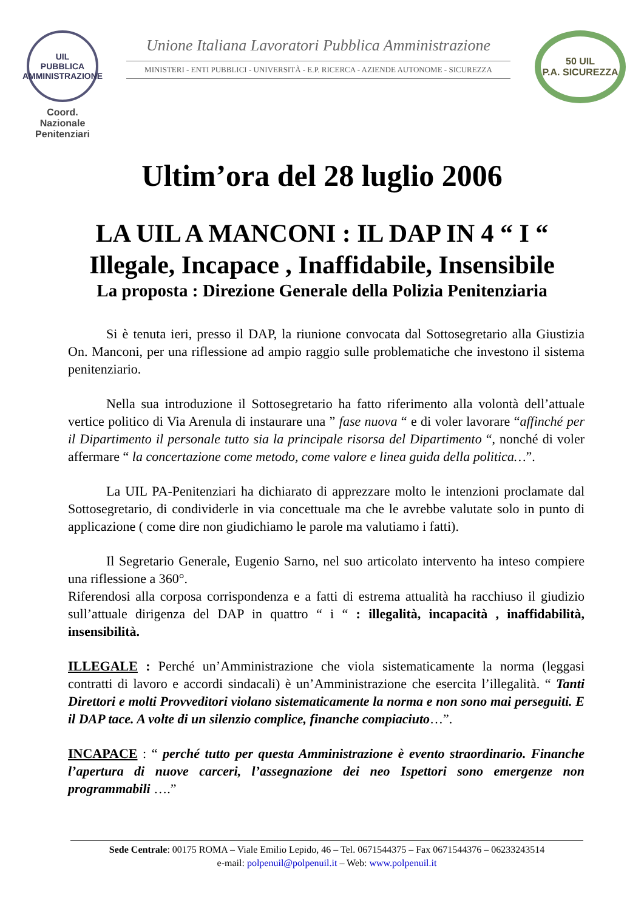UIL
PUBBLICA
AMMINISTRAZIONE
Coord. Nazionale
Penitenziari
Unione Italiana Lavoratori Pubblica Amministrazione
MINISTERI - ENTI PUBBLICI - UNIVERSITÀ - E.P. RICERCA - AZIENDE AUTONOME - SICUREZZA
50 UIL
P.A. SICUREZZA
Ultim’ora del 28 luglio 2006
LA UIL A MANCONI : IL DAP IN 4 “ I “
Illegale, Incapace , Inaffidabile, Insensibile
La proposta : Direzione Generale della Polizia Penitenziaria
Si è tenuta ieri, presso il DAP, la riunione convocata dal Sottosegretario alla Giustizia On. Manconi, per una riflessione ad ampio raggio sulle problematiche che investono il sistema penitenziario.
Nella sua introduzione il Sottosegretario ha fatto riferimento alla volontà dell’attuale vertice politico di Via Arenula di instaurare una ” fase nuova “ e di voler lavorare “affinché per il Dipartimento il personale tutto sia la principale risorsa del Dipartimento “, nonché di voler affermare “ la concertazione come metodo, come valore e linea guida della politica…”.
La UIL PA-Penitenziari ha dichiarato di apprezzare molto le intenzioni proclamate dal Sottosegretario, di condividerle in via concettuale ma che le avrebbe valutate solo in punto di applicazione ( come dire non giudichiamo le parole ma valutiamo i fatti).
Il Segretario Generale, Eugenio Sarno, nel suo articolato intervento ha inteso compiere una riflessione a 360°.
Riferendosi alla corposa corrispondenza e a fatti di estrema attualità ha racchiuso il giudizio sull’attuale dirigenza del DAP in quattro “ i “ : illegalità, incapacità , inaffidabilità, insensibilità.
ILLEGALE : Perché un’Amministrazione che viola sistematicamente la norma (leggasi contratti di lavoro e accordi sindacali) è un’Amministrazione che esercita l’illegalità. “ Tanti Direttori e molti Provveditori violano sistematicamente la norma e non sono mai perseguiti. E il DAP tace. A volte di un silenzio complice, finanche compiaciuto…”.
INCAPACE : “ perché tutto per questa Amministrazione è evento straordinario. Finanche l’apertura di nuove carceri, l’assegnazione dei neo Ispettori sono emergenze non programmabili ….”
Sede Centrale: 00175 ROMA – Viale Emilio Lepido, 46 – Tel. 0671544375 – Fax 0671544376 – 06233243514
e-mail: polpenuil@polpenuil.it – Web: www.polpenuil.it